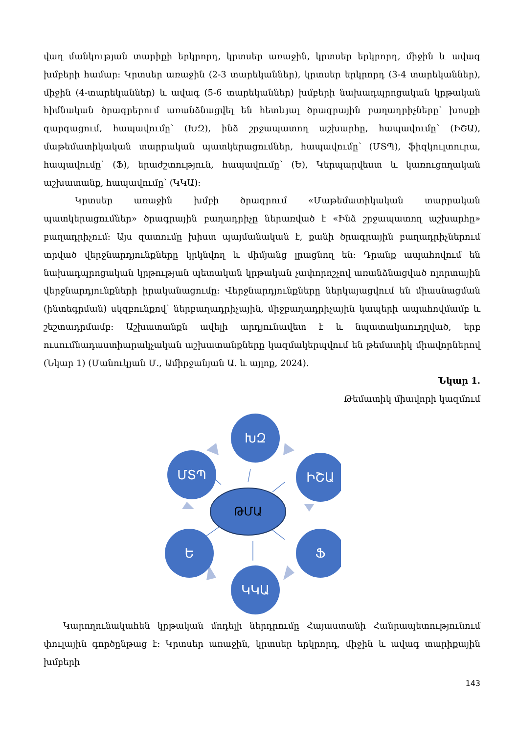վաղ մանկության տարիքի երկրորդ, կրտսեր առաջին, կրտսեր երկրորդ, միջին և ավագ խմբերի համար: Կրտսեր առաջին (2-3 տարեկաններ), կրտսեր երկրորդ (3-4 տարեկաններ), միջին (4-տարեկաններ) և ավագ (5-6 տարեկաններ) խմբերի նախադպրոցական կրթական հիմնական ծրագրերում առանձնացվել են հետևյալ ծրագրային բաղադրիչները՝ խոսքի զարգացում, հապավումը՝ (ԽԶ), ինձ շրջապատող աշխարհը, հապավումը՝ (ԻՇԱ), մաթեմատիկական տարրական պատկերացումներ, հապավումը՝ (ՄՏՊ), ֆիզկուլտուրա, հապավումը՝ (Ֆ), երաժշտություն, հապավումը՝ (Ե), Կերպարվեստ և կառուցողական աշխատանք, հապավումը՝ (ԿԿԱ):
Կրտսեր առաջին խմբի ծրագրում «Մաթեմատիկական տարրական պատկերացումներ» ծրագրային բաղադրիչը ներառված է «Ինձ շրջապատող աշխարհը» բաղադրիչում: Այս զատումը խիստ պայմանական է, քանի ծրագրային բաղադրիչներում տրված վերջնարդյունքները կրկնվող և միմյանց լրացնող են: Դրանք ապահովում են նախադպրոցական կրթության պետական կրթական չափորոշչով առանձնացված ոլորտային վերջնարդյունքների իրականացումը: Վերջնարդյունքները ներկայացվում են միասնացման (ինտեգրման) սկզբունքով՝ ներբաղադրիչային, միջբաղադրիչային կապերի ապահովմամբ և շեշտադրմամբ: Աշխատանքն ավելի արդյունավետ է և նպատակաուղղված, երբ ուսումնադաստիարակչական աշխատանքները կազմակերպվում են թեմատիկ միավորներով (Նկար 1) (Մանուկյան Մ., Ամիրջանյան Ա. և այլոք, 2024).
Նկար 1.
Թեմատիկ միավորի կազմում
ԽԶ
ՄՏՊ
ԻՇԱ
Ե
Ֆ
ԿԿԱ
ԹՄԱ
Կարողունակահեն կրթական մոդելի ներդրումը Հայաստանի Հանրապետությունում փուլային գործընթաց է: Կրտսեր առաջին, կրտսեր երկրորդ, միջին և ավագ տարիքային խմբերի
143